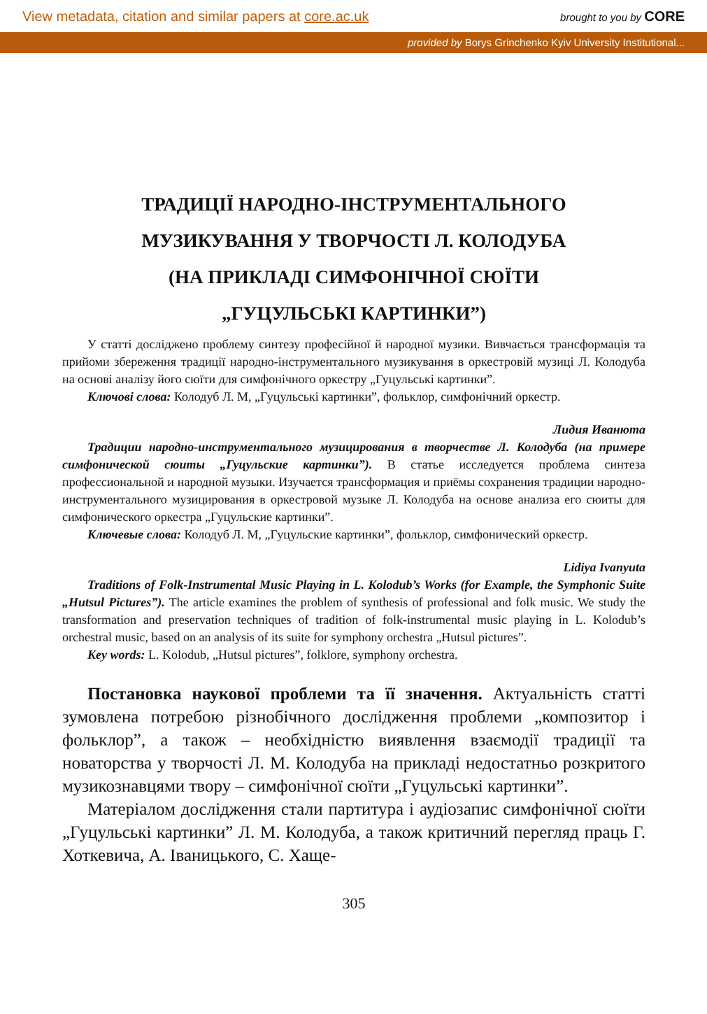View metadata, citation and similar papers at core.ac.uk brought to you by CORE
provided by Borys Grinchenko Kyiv University Institutional...
ТРАДИЦІЇ НАРОДНО-ІНСТРУМЕНТАЛЬНОГО
МУЗИКУВАННЯ У ТВОРЧОСТІ Л. КОЛОДУБА
(НА ПРИКЛАДІ СИМФОНІЧНОЇ СЮЇТИ
„ГУЦУЛЬСЬКІ КАРТИНКИ”)
У статті досліджено проблему синтезу професійної й народної музики. Вивчається трансформація та прийоми збереження традиції народно-інструментального музикування в оркестровій музиці Л. Колодуба на основі аналізу його сюїти для симфонічного оркестру „Гуцульські картинки”.
Ключові слова: Колодуб Л. М, „Гуцульські картинки”, фольклор, симфонічний оркестр.
Лидия Иванюта
Традиции народно-инструментального музицирования в творчестве Л. Колодуба (на примере симфонической сюиты „Гуцульские картинки”). В статье исследуется проблема синтеза профессиональной и народной музыки. Изучается трансформация и приёмы сохранения традиции народно-инструментального музицирования в оркестровой музыке Л. Колодуба на основе анализа его сюиты для симфонического оркестра „Гуцульские картинки”.
Ключевые слова: Колодуб Л. М, „Гуцульские картинки”, фольклор, симфонический оркестр.
Lidiya Ivanyuta
Traditions of Folk-Instrumental Music Playing in L. Kolodub’s Works (for Example, the Symphonic Suite „Hutsul Pictures”). The article examines the problem of synthesis of professional and folk music. We study the transformation and preservation techniques of tradition of folk-instrumental music playing in L. Kolodub’s orchestral music, based on an analysis of its suite for symphony orchestra „Hutsul pictures”.
Key words: L. Kolodub, „Hutsul pictures”, folklore, symphony orchestra.
Постановка наукової проблеми та її значення. Актуальність статті зумовлена потребою різнобічного дослідження проблеми „композитор і фольклор”, а також – необхідністю виявлення взаємодії традиції та новаторства у творчості Л. М. Колодуба на прикладі недостатньо розкритого музикознавцями твору – симфонічної сюїти „Гуцульські картинки”.
Матеріалом дослідження стали партитура і аудіозапис симфонічної сюїти „Гуцульські картинки” Л. М. Колодуба, а також критичний перегляд праць Г. Хоткевича, А. Іваницького, С. Хаще-
305